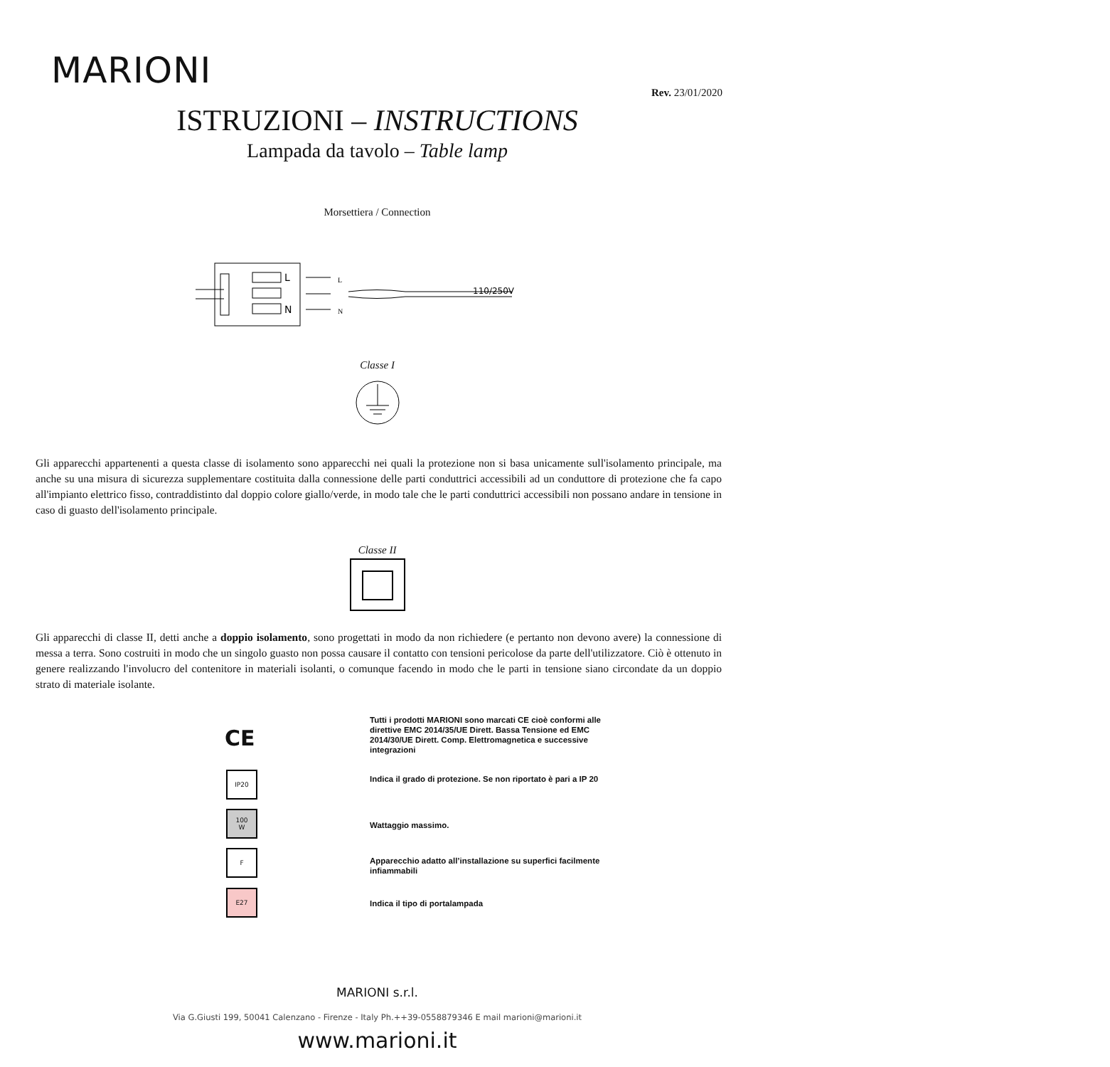MARIONI
Rev. 23/01/2020
ISTRUZIONI – INSTRUCTIONS
Lampada da tavolo – Table lamp
Morsettiera / Connection
L
N
L
N
110/250V
Classe I
Gli apparecchi appartenenti a questa classe di isolamento sono apparecchi nei quali la protezione non si basa unicamente sull'isolamento principale, ma anche su una misura di sicurezza supplementare costituita dalla connessione delle parti conduttrici accessibili ad un conduttore di protezione che fa capo all'impianto elettrico fisso, contraddistinto dal doppio colore giallo/verde, in modo tale che le parti conduttrici accessibili non possano andare in tensione in caso di guasto dell'isolamento principale.
Classe II
Gli apparecchi di classe II, detti anche a doppio isolamento, sono progettati in modo da non richiedere (e pertanto non devono avere) la connessione di messa a terra. Sono costruiti in modo che un singolo guasto non possa causare il contatto con tensioni pericolose da parte dell'utilizzatore. Ciò è ottenuto in genere realizzando l'involucro del contenitore in materiali isolanti, o comunque facendo in modo che le parti in tensione siano circondate da un doppio strato di materiale isolante.
CE
Tutti i prodotti MARIONI sono marcati CE cioè conformi alle direttive EMC 2014/35/UE Dirett. Bassa Tensione ed EMC 2014/30/UE Dirett. Comp. Elettromagnetica e successive integrazioni
IP20
Indica il grado di protezione. Se non riportato è pari a IP 20
100
W
Wattaggio massimo.
F
Apparecchio adatto all’installazione su superfici facilmente infiammabili
E27
Indica il tipo di portalampada
MARIONI s.r.l.
Via G.Giusti 199, 50041 Calenzano - Firenze - Italy Ph.++39-0558879346 E mail marioni@marioni.it
www.marioni.it